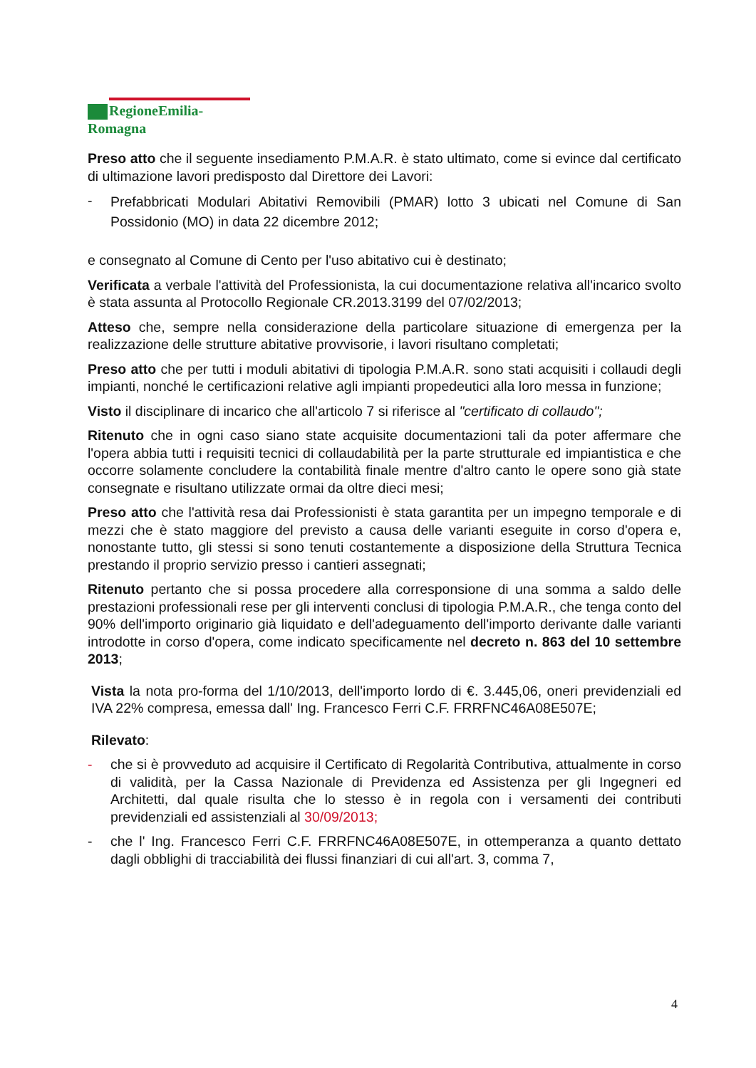RegioneEmilia-Romagna
Preso atto che il seguente insediamento P.M.A.R. è stato ultimato, come si evince dal certificato di ultimazione lavori predisposto dal Direttore dei Lavori:
-
Prefabbricati Modulari Abitativi Removibili (PMAR) lotto 3 ubicati nel Comune di San Possidonio (MO) in data 22 dicembre 2012;
e consegnato al Comune di Cento per l'uso abitativo cui è destinato;
Verificata a verbale l'attività del Professionista, la cui documentazione relativa all'incarico svolto è stata assunta al Protocollo Regionale CR.2013.3199 del 07/02/2013;
Atteso che, sempre nella considerazione della particolare situazione di emergenza per la realizzazione delle strutture abitative provvisorie, i lavori risultano completati;
Preso atto che per tutti i moduli abitativi di tipologia P.M.A.R. sono stati acquisiti i collaudi degli impianti, nonché le certificazioni relative agli impianti propedeutici alla loro messa in funzione;
Visto il disciplinare di incarico che all'articolo 7 si riferisce al "certificato di collaudo";
Ritenuto che in ogni caso siano state acquisite documentazioni tali da poter affermare che l'opera abbia tutti i requisiti tecnici di collaudabilità per la parte strutturale ed impiantistica e che occorre solamente concludere la contabilità finale mentre d'altro canto le opere sono già state consegnate e risultano utilizzate ormai da oltre dieci mesi;
Preso atto che l'attività resa dai Professionisti è stata garantita per un impegno temporale e di mezzi che è stato maggiore del previsto a causa delle varianti eseguite in corso d'opera e, nonostante tutto, gli stessi si sono tenuti costantemente a disposizione della Struttura Tecnica prestando il proprio servizio presso i cantieri assegnati;
Ritenuto pertanto che si possa procedere alla corresponsione di una somma a saldo delle prestazioni professionali rese per gli interventi conclusi di tipologia P.M.A.R., che tenga conto del 90% dell'importo originario già liquidato e dell'adeguamento dell'importo derivante dalle varianti introdotte in corso d'opera, come indicato specificamente nel decreto n. 863 del 10 settembre 2013;
Vista la nota pro-forma del 1/10/2013, dell'importo lordo di €. 3.445,06, oneri previdenziali ed IVA 22% compresa, emessa dall' Ing. Francesco Ferri C.F. FRRFNC46A08E507E;
Rilevato:
-
che si è provveduto ad acquisire il Certificato di Regolarità Contributiva, attualmente in corso di validità, per la Cassa Nazionale di Previdenza ed Assistenza per gli Ingegneri ed Architetti, dal quale risulta che lo stesso è in regola con i versamenti dei contributi previdenziali ed assistenziali al 30/09/2013;
-
che l' Ing. Francesco Ferri C.F. FRRFNC46A08E507E, in ottemperanza a quanto dettato dagli obblighi di tracciabilità dei flussi finanziari di cui all'art. 3, comma 7,
4